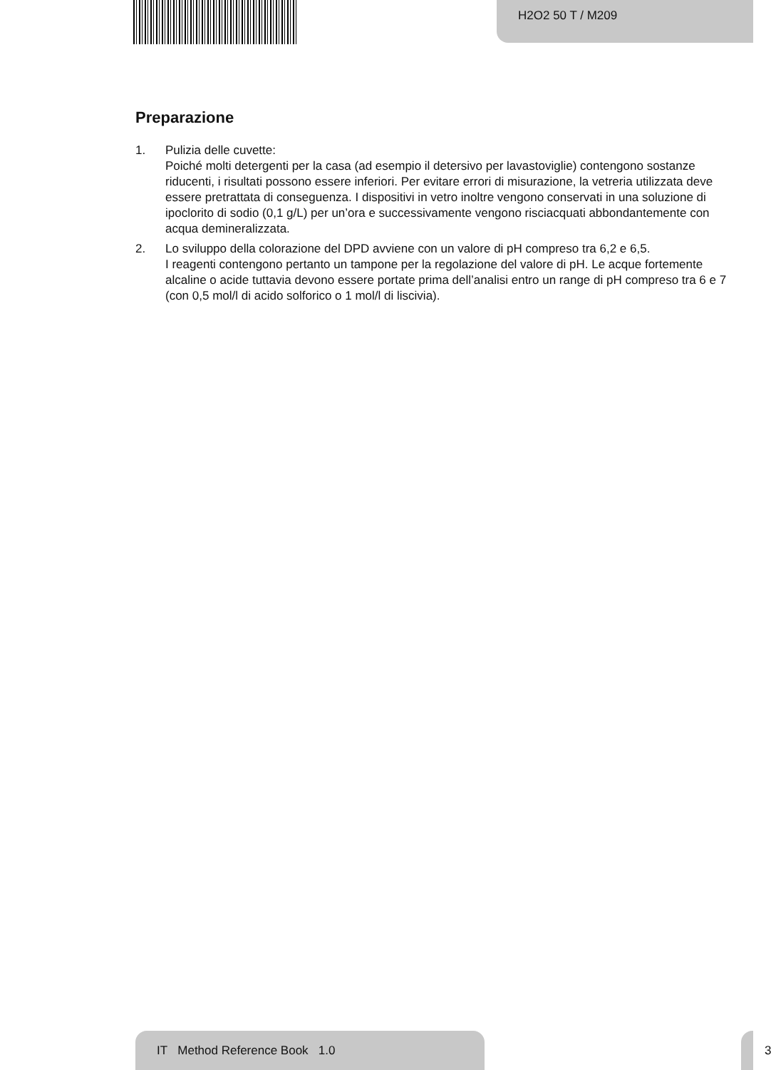H2O2 50 T / M209
Preparazione
1. Pulizia delle cuvette:
Poiché molti detergenti per la casa (ad esempio il detersivo per lavastoviglie) contengono sostanze riducenti, i risultati possono essere inferiori. Per evitare errori di misurazione, la vetreria utilizzata deve essere pretrattata di conseguenza. I dispositivi in vetro inoltre vengono conservati in una soluzione di ipoclorito di sodio (0,1 g/L) per un’ora e successivamente vengono risciacquati abbondantemente con acqua demineralizzata.
2. Lo sviluppo della colorazione del DPD avviene con un valore di pH compreso tra 6,2 e 6,5.
I reagenti contengono pertanto un tampone per la regolazione del valore di pH. Le acque fortemente alcaline o acide tuttavia devono essere portate prima dell’analisi entro un range di pH compreso tra 6 e 7 (con 0,5 mol/l di acido solforico o 1 mol/l di liscivia).
IT Method Reference Book 1.0
3